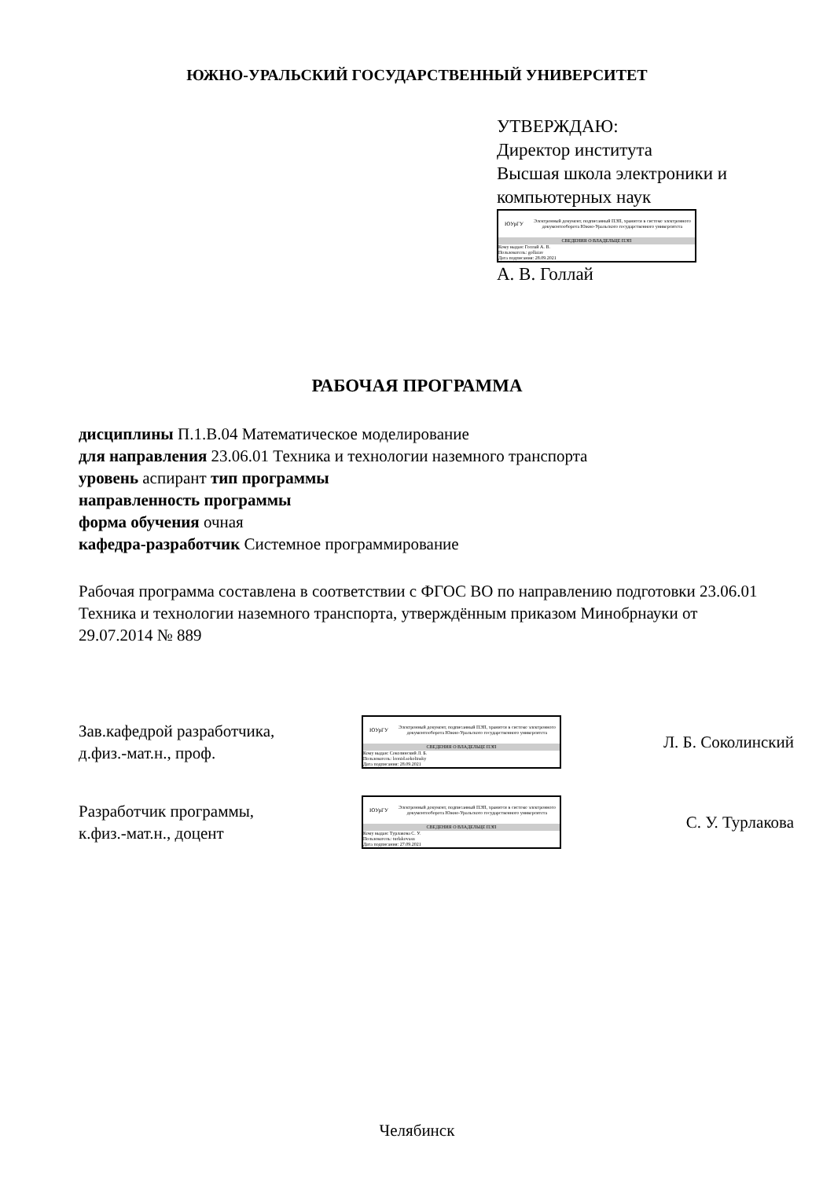ЮЖНО-УРАЛЬСКИЙ ГОСУДАРСТВЕННЫЙ УНИВЕРСИТЕТ
УТВЕРЖДАЮ:
Директор института
Высшая школа электроники и
компьютерных наук
ЮУрГУ
Электронный документ, подписанный ПЭП, хранится в системе электронного документооборота Южно-Уральского государственного университета
СВЕДЕНИЯ О ВЛАДЕЛЬЦЕ ПЭП
Кому выдан: Голлай А. В.
Пользователь: gollaiav
Дата подписания: 28.09.2021
А. В. Голлай
РАБОЧАЯ ПРОГРАММА
дисциплины П.1.В.04 Математическое моделирование
для направления 23.06.01 Техника и технологии наземного транспорта
уровень аспирант тип программы
направленность программы
форма обучения очная
кафедра-разработчик Системное программирование
Рабочая программа составлена в соответствии с ФГОС ВО по направлению подготовки 23.06.01 Техника и технологии наземного транспорта, утверждённым приказом Минобрнауки от 29.07.2014 № 889
Зав.кафедрой разработчика,
д.физ.-мат.н., проф.
ЮУрГУ
Электронный документ, подписанный ПЭП, хранится в системе электронного документооборота Южно-Уральского государственного университета
СВЕДЕНИЯ О ВЛАДЕЛЬЦЕ ПЭП
Кому выдан: Соколинский Л. Б.
Пользователь: leonid.sokolinsky
Дата подписания: 28.09.2021
Л. Б. Соколинский
Разработчик программы,
к.физ.-мат.н., доцент
ЮУрГУ
Электронный документ, подписанный ПЭП, хранится в системе электронного документооборота Южно-Уральского государственного университета
СВЕДЕНИЯ О ВЛАДЕЛЬЦЕ ПЭП
Кому выдан: Турлакова С. У.
Пользователь: turlakovasu
Дата подписания: 27.09.2021
С. У. Турлакова
Челябинск